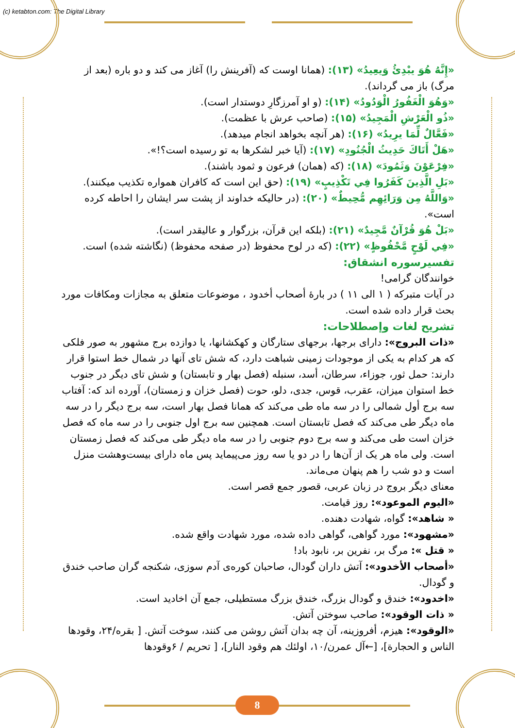(c) ketabton.com: The Digital Library
«إِنَّهُ هُوَ يبْدِئُ وَيعِيدُ» (١٣): (همانا اوست که (آفرینش را) آغاز می کند و دو باره (بعد از مرگ) باز می گرداند).
«وَهُوَ الْغَفُورُ الْوَدُودُ» (١۴): (و او آمرزگارِ دوستدار است).
«ذُو الْعَرْشِ الْمَجِيدُ» (١۵): (صاحب عرش با عظمت).
«فَعَّالٌ لِّمَا يرِيدُ» (١۶): (هر آنچه بخواهد انجام میدهد).
«هَلْ أَتَاكَ حَدِيثُ الْجُنُودِ» (١٧): (آیا خبر لشکرها به تو رسیده است؟!».
«فِرْعَوْنَ وَثَمُودَ» (١٨): (که (همان) فرعون و ثمود باشند).
«بَلِ الَّذِينَ كَفَرُوا فِي تَكْذِيبٍ» (١٩): (حق این است که کافران همواره تکذیب میکنند).
«وَاللَّهُ مِن وَرَائِهِم مُّحِيطٌ» (٢٠): (در حالیکه خداوند از پشت سر ایشان را احاطه کرده است».
«بَلْ هُوَ قُرْآنٌ مَّجِيدٌ» (٢١): (بلکه این قرآن، بزرگوار و عاليقدر است).
«فِي لَوْحٍ مَّحْفُوظٍ» (٢٢): (که در لوح محفوظ (در صفحه محفوظ) (نگاشته شده) است.
تفسیرسوره انشقاق:
خوانندگان گرامی!
در آیات متبرکه ( ١ الی ١١ ) در بارهٔ أصحاب أخدود ، موضوعات متعلق به مجازات ومکافات مورد بحث قرار داده شده است.
تشریح لغات وإصطلاحات:
«ذات البروج»: دارای برجها، برجهای ستارگان و کهکشانها، یا دوازده برج مشهور به صور فلکی که هر کدام به یکی از موجودات زمینی شباهت دارد، که شش تای آنها در شمال خط استوا قرار دارند: حمل ثور، جوزاء، سرطان، أسد، سنبله (فصل بهار و تابستان) و شش تای دیگر در جنوب خط استوان میزان، عقرب، قوس، جدی، دلو، حوت (فصل خزان و زمستان)، آورده اند که: آفتاب سه برج أول شمالی را در سه ماه طی می‌کند که همانا فصل بهار است، سه برج دیگر را در سه ماه دیگر طی می‌کند که فصل تابستان است. همچنین سه برج اول جنوبی را در سه ماه که فصل خزان است طی می‌کند و سه برج دوم جنوبی را در سه ماه دیگر طی می‌کند که فصل زمستان است. ولی ماه هر یک از آن‌ها را در دو یا سه روز می‌پیماید پس ماه دارای بیست‌وهشت منزل است و دو شب را هم پنهان می‌ماند.
معنای دیگر بروج در زبان عربی، قصور جمع قصر است.
«الیوم الموعود»: روز قیامت.
« شاهد»: گواه، شهادت دهنده.
«مشهود»: مورد گواهی، گواهی داده شده، مورد شهادت واقع شده.
« قتل »: مرگ بر، نفرین بر، نابود باد!
«أصحاب الأخدود»: آتش داران گودال، صاحبان کوره‌ی آدم سوزی، شکنجه گران صاحب خندق و گودال.
«اخدود»: خندق و گودال بزرگ، خندق بزرگ مستطیلی، جمع آن اخادید است.
« ذات الوقود»: صاحب سوختن آتش.
«الوقود»: هیزم، أفروزینه، آن چه بدان آتش روشن می کنند، سوخت آتش. [ بقره/٢۴، وقودها الناس و الحجارة]، [←آل عمرن/١٠، اولئك هم وقود النار]، [ تحریم / ۶وقودها
8